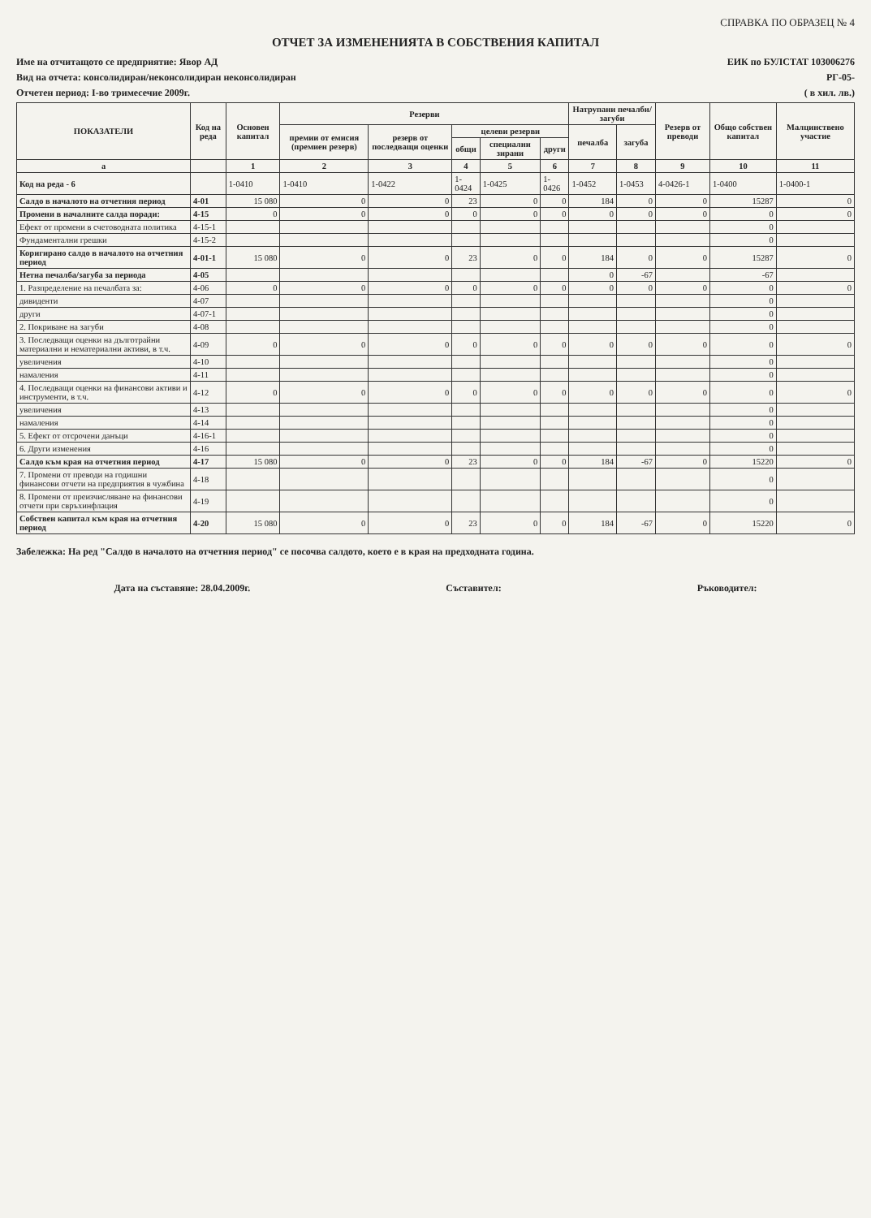СПРАВКА ПО ОБРАЗЕЦ № 4
ОТЧЕТ ЗА ИЗМЕНЕНИЯТА В СОБСТВЕНИЯ КАПИТАЛ
Име на отчитащото се предприятие: Явор АД
ЕИК по БУЛСТАТ 103006276
Вид на отчета: консолидиран/неконсолидиран неконсолидиран
РГ-05-
Отчетен период: I-во тримесечие 2009г.
( в хил. лв.)
| ПОКАЗАТЕЛИ | Код на реда | Основен капитал | Резерви | | | | | Натрупани печалби/загуби | | Резерв от преводи | Общо собствен капитал | Малцинствено участие |
| --- | --- | --- | --- | --- | --- | --- | --- | --- | --- | --- | --- | --- |
| | | | премии от емисия (премиен резерв) | резерв от последващи оценки | целеви резерви | | | печалба | загуба | | | |
| | | | | | общи | специални зирани | други | | | | | |
| а | | 1 | 2 | 3 | 4 | 5 | 6 | 7 | 8 | 9 | 10 | 11 |
| Код на реда - 6 | | 1-0410 | 1-0410 | 1-0422 | 1-0424 | 1-0425 | 1-0426 | 1-0452 | 1-0453 | 4-0426-1 | 1-0400 | 1-0400-1 |
| Салдо в началото на отчетния период | 4-01 | 15 080 | 0 | 0 | 23 | 0 | 0 | 184 | 0 | 0 | 15287 | 0 |
| Промени в началните салда поради: | 4-15 | 0 | 0 | 0 | 0 | 0 | 0 | 0 | 0 | 0 | 0 | 0 |
| Ефект от промени в счетоводната политика | 4-15-1 | | | | | | | | | | 0 | |
| Фундаментални грешки | 4-15-2 | | | | | | | | | | 0 | |
| Коригирано салдо в началото на отчетния период | 4-01-1 | 15 080 | 0 | 0 | 23 | 0 | 0 | 184 | 0 | 0 | 15287 | 0 |
| Нетна печалба/загуба за периода | 4-05 | | | | | | | 0 | -67 | | -67 | |
| 1. Разпределение на печалбата за: | 4-06 | 0 | 0 | 0 | 0 | 0 | 0 | 0 | 0 | 0 | 0 | 0 |
| дивиденти | 4-07 | | | | | | | | | | 0 | |
| други | 4-07-1 | | | | | | | | | | 0 | |
| 2. Покриване на загуби | 4-08 | | | | | | | | | | 0 | |
| 3. Последващи оценки на дълготрайни материални и нематериални активи, в т.ч. | 4-09 | 0 | 0 | 0 | 0 | 0 | 0 | 0 | 0 | 0 | 0 | 0 |
| увеличения | 4-10 | | | | | | | | | | 0 | |
| намаления | 4-11 | | | | | | | | | | 0 | |
| 4. Последващи оценки на финансови активи и инструменти, в т.ч. | 4-12 | 0 | 0 | 0 | 0 | 0 | 0 | 0 | 0 | 0 | 0 | 0 |
| увеличения | 4-13 | | | | | | | | | | 0 | |
| намаления | 4-14 | | | | | | | | | | 0 | |
| 5. Ефект от отсрочени данъци | 4-16-1 | | | | | | | | | | 0 | |
| 6. Други изменения | 4-16 | | | | | | | | | | 0 | |
| Салдо към края на отчетния период | 4-17 | 15 080 | 0 | 0 | 23 | 0 | 0 | 184 | -67 | 0 | 15220 | 0 |
| 7. Промени от преводи на годишни финансови отчети на предприятия в чужбина | 4-18 | | | | | | | | | | 0 | |
| 8. Промени от преизчисляване на финансови отчети при свръхинфлация | 4-19 | | | | | | | | | | 0 | |
| Собствен капитал към края на отчетния период | 4-20 | 15 080 | 0 | 0 | 23 | 0 | 0 | 184 | -67 | 0 | 15220 | 0 |
Забележка: На ред "Салдо в началото на отчетния период" се посочва салдото, което е в края на предходната година.
Дата на съставяне: 28.04.2009г.
Съставител: Ръководител: